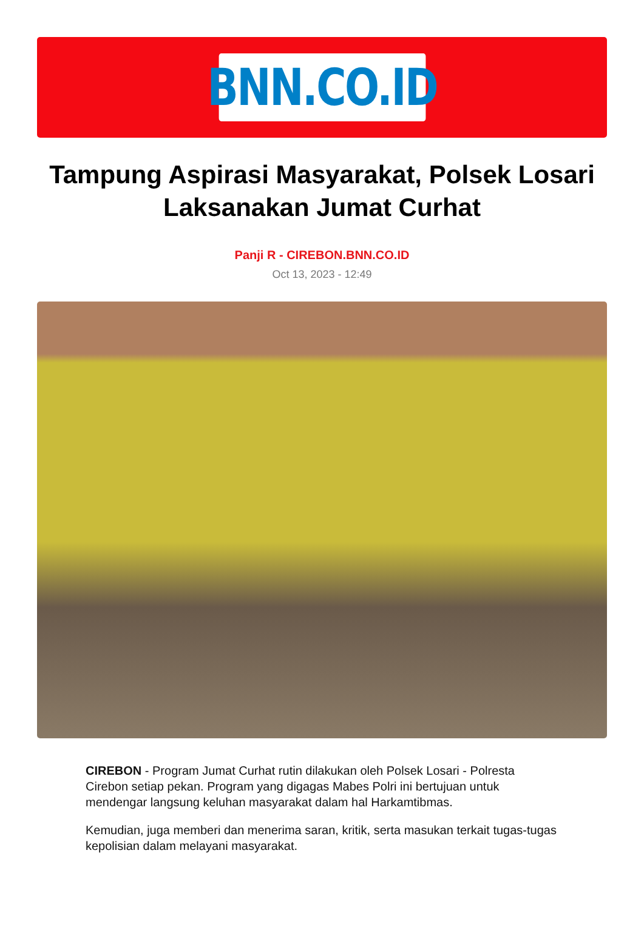BNN.CO.ID
Tampung Aspirasi Masyarakat, Polsek Losari Laksanakan Jumat Curhat
Panji R - CIREBON.BNN.CO.ID
Oct 13, 2023 - 12:49
CIREBON - Program Jumat Curhat rutin dilakukan oleh Polsek Losari - Polresta Cirebon setiap pekan. Program yang digagas Mabes Polri ini bertujuan untuk mendengar langsung keluhan masyarakat dalam hal Harkamtibmas.
Kemudian, juga memberi dan menerima saran, kritik, serta masukan terkait tugas-tugas kepolisian dalam melayani masyarakat.